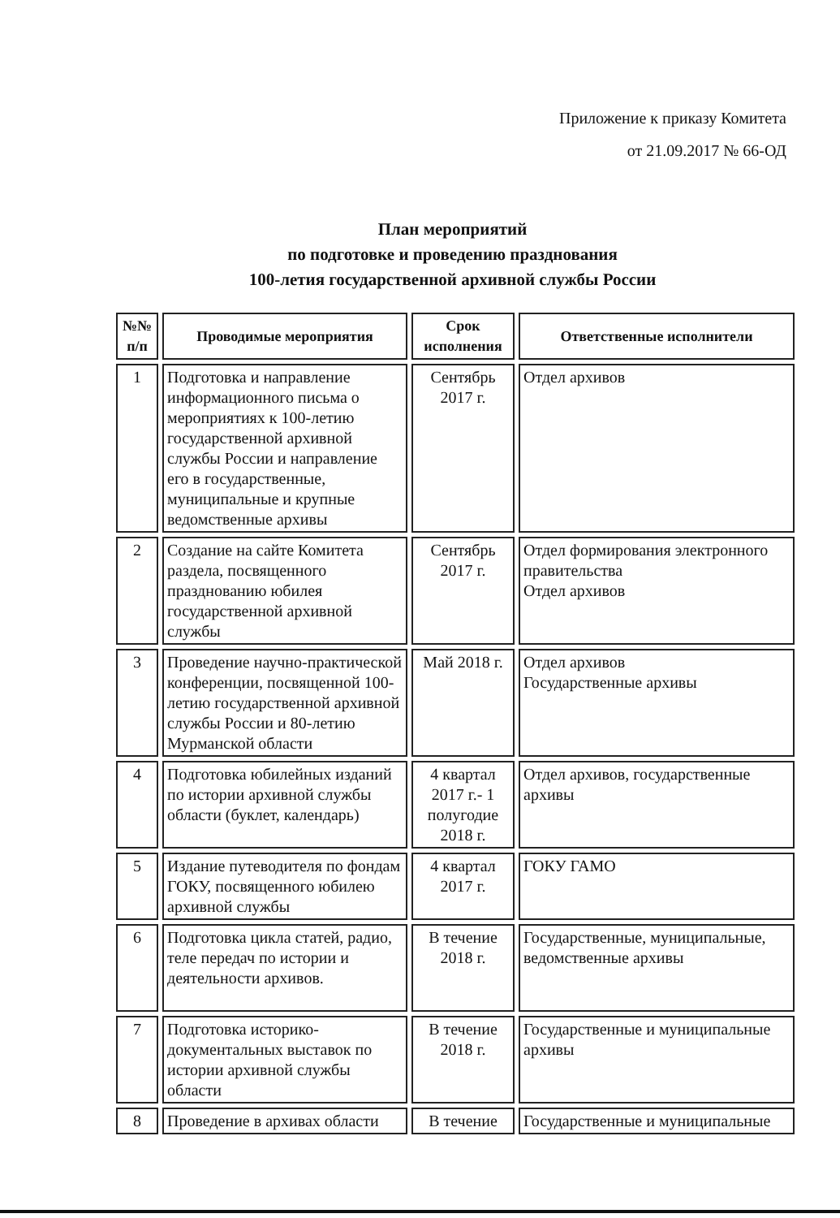Приложение к приказу Комитета
от 21.09.2017 № 66-ОД
План мероприятий
по подготовке и проведению празднования
100-летия государственной архивной службы России
| №№ п/п | Проводимые мероприятия | Срок исполнения | Ответственные исполнители |
| --- | --- | --- | --- |
| 1 | Подготовка и направление информационного письма о мероприятиях к 100-летию государственной архивной службы России и направление его в государственные, муниципальные и крупные ведомственные архивы | Сентябрь 2017 г. | Отдел архивов |
| 2 | Создание на сайте Комитета раздела, посвященного празднованию юбилея государственной архивной службы | Сентябрь 2017 г. | Отдел формирования электронного правительства Отдел архивов |
| 3 | Проведение научно-практической конференции, посвященной 100-летию государственной архивной службы России и 80-летию Мурманской области | Май 2018 г. | Отдел архивов Государственные архивы |
| 4 | Подготовка юбилейных изданий по истории архивной службы области (буклет, календарь) | 4 квартал 2017 г.- 1 полугодие 2018 г. | Отдел архивов, государственные архивы |
| 5 | Издание путеводителя по фондам ГОКУ, посвященного юбилею архивной службы | 4 квартал 2017 г. | ГОКУ ГАМО |
| 6 | Подготовка цикла статей, радио, теле передач по истории и деятельности архивов. | В течение 2018 г. | Государственные, муниципальные, ведомственные архивы |
| 7 | Подготовка историко-документальных выставок по истории архивной службы области | В течение 2018 г. | Государственные и муниципальные архивы |
| 8 | Проведение в архивах области | В течение | Государственные и муниципальные |